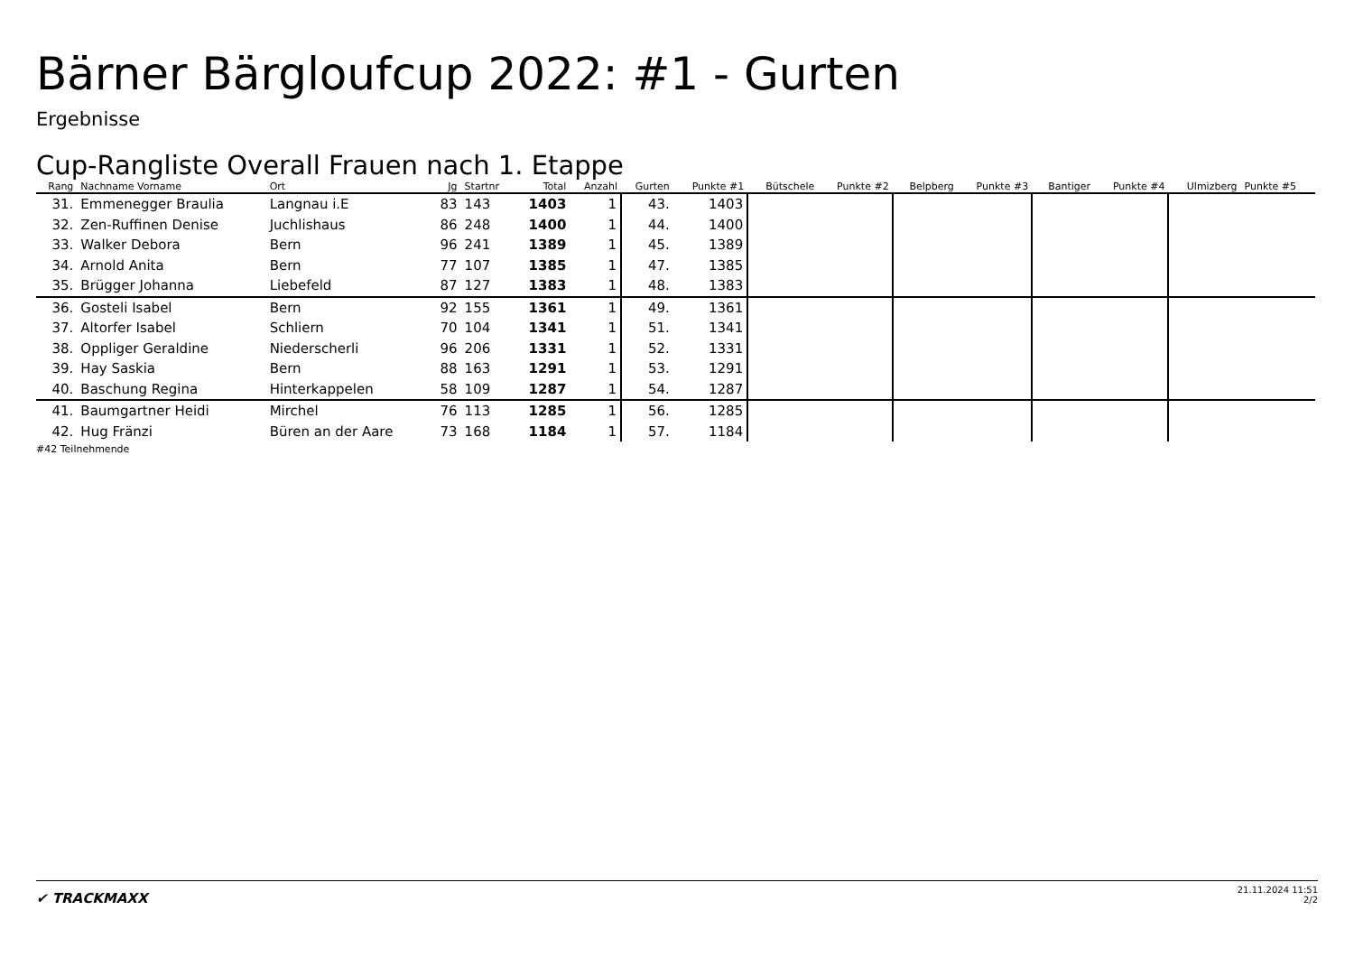Bärner Bärgloufcup 2022: #1 - Gurten
Ergebnisse
Cup-Rangliste Overall Frauen nach 1. Etappe
| Rang | Nachname Vorname | Ort | Jg | Startnr | Total | Anzahl | Gurten | Punkte #1 | Bütschele | Punkte #2 | Belpberg | Punkte #3 | Bantiger | Punkte #4 | Ulmizberg | Punkte #5 |
| --- | --- | --- | --- | --- | --- | --- | --- | --- | --- | --- | --- | --- | --- | --- | --- | --- |
| 31. | Emmenegger Braulia | Langnau i.E | 83 | 143 | 1403 | 1 | 43. | 1403 | | | | | | | | |
| 32. | Zen-Ruffinen Denise | Juchlishaus | 86 | 248 | 1400 | 1 | 44. | 1400 | | | | | | | | |
| 33. | Walker Debora | Bern | 96 | 241 | 1389 | 1 | 45. | 1389 | | | | | | | | |
| 34. | Arnold Anita | Bern | 77 | 107 | 1385 | 1 | 47. | 1385 | | | | | | | | |
| 35. | Brügger Johanna | Liebefeld | 87 | 127 | 1383 | 1 | 48. | 1383 | | | | | | | | |
| 36. | Gosteli Isabel | Bern | 92 | 155 | 1361 | 1 | 49. | 1361 | | | | | | | | |
| 37. | Altorfer Isabel | Schliern | 70 | 104 | 1341 | 1 | 51. | 1341 | | | | | | | | |
| 38. | Oppliger Geraldine | Niederscherli | 96 | 206 | 1331 | 1 | 52. | 1331 | | | | | | | | |
| 39. | Hay Saskia | Bern | 88 | 163 | 1291 | 1 | 53. | 1291 | | | | | | | | |
| 40. | Baschung Regina | Hinterkappelen | 58 | 109 | 1287 | 1 | 54. | 1287 | | | | | | | | |
| 41. | Baumgartner Heidi | Mirchel | 76 | 113 | 1285 | 1 | 56. | 1285 | | | | | | | | |
| 42. | Hug Fränzi | Büren an der Aare | 73 | 168 | 1184 | 1 | 57. | 1184 | | | | | | | | |
#42 Teilnehmende
✔ TRACKMAXX
21.11.2024 11:51
2/2